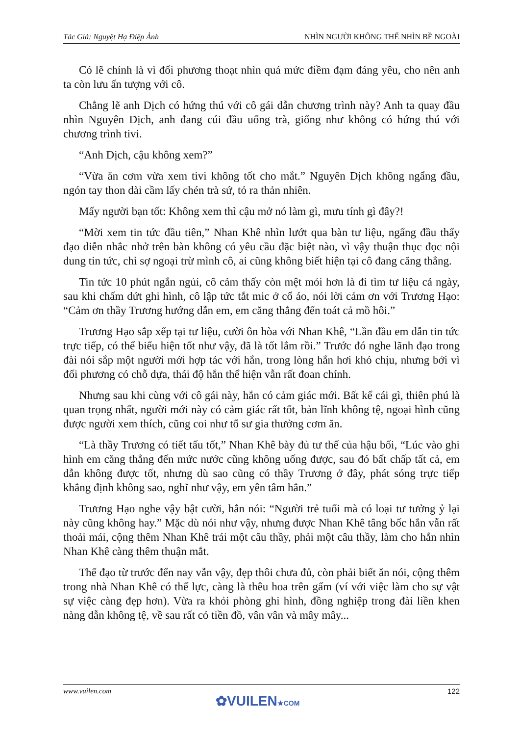Tác Giả: Nguyệt Hạ Điệp Ảnh NHÌN NGƯỜI KHÔNG THỂ NHÌN BỀ NGOÀI
Có lẽ chính là vì đối phương thoạt nhìn quá mức điềm đạm đáng yêu, cho nên anh ta còn lưu ấn tượng với cô.
Chẳng lẽ anh Dịch có hứng thú với cô gái dẫn chương trình này? Anh ta quay đầu nhìn Nguyên Dịch, anh đang cúi đầu uống trà, giống như không có hứng thú với chương trình tivi.
“Anh Dịch, cậu không xem?”
“Vừa ăn cơm vừa xem tivi không tốt cho mắt.” Nguyên Dịch không ngẩng đầu, ngón tay thon dài cầm lấy chén trà sứ, tỏ ra thản nhiên.
Mấy người bạn tốt: Không xem thì cậu mở nó làm gì, mưu tính gì đây?!
“Mời xem tin tức đầu tiên,” Nhan Khê nhìn lướt qua bàn tư liệu, ngẩng đầu thấy đạo diễn nhắc nhở trên bàn không có yêu cầu đặc biệt nào, vì vậy thuận thục đọc nội dung tin tức, chỉ sợ ngoại trừ mình cô, ai cũng không biết hiện tại cô đang căng thẳng.
Tin tức 10 phút ngắn ngủi, cô cảm thấy còn mệt mỏi hơn là đi tìm tư liệu cả ngày, sau khi chấm dứt ghi hình, cô lập tức tắt mic ở cổ áo, nói lời cảm ơn với Trương Hạo: “Cảm ơn thầy Trương hướng dẫn em, em căng thẳng đến toát cả mồ hôi.”
Trương Hạo sắp xếp tại tư liệu, cười ôn hòa với Nhan Khê, “Lần đầu em dẫn tin tức trực tiếp, có thể biểu hiện tốt như vậy, đã là tốt lắm rồi.” Trước đó nghe lãnh đạo trong đài nói sắp một người mới hợp tác với hắn, trong lòng hắn hơi khó chịu, nhưng bởi vì đối phương có chỗ dựa, thái độ hắn thể hiện vẫn rất đoan chính.
Nhưng sau khi cùng với cô gái này, hắn có cảm giác mới. Bất kể cái gì, thiên phú là quan trọng nhất, người mới này có cảm giác rất tốt, bản lĩnh không tệ, ngoại hình cũng được người xem thích, cũng coi như tổ sư gia thưởng cơm ăn.
“Là thầy Trương có tiết tấu tốt,” Nhan Khê bày đủ tư thế của hậu bối, “Lúc vào ghi hình em căng thẳng đến mức nước cũng không uống được, sau đó bất chấp tất cả, em dẫn không được tốt, nhưng dù sao cũng có thầy Trương ở đây, phát sóng trực tiếp khẳng định không sao, nghĩ như vậy, em yên tâm hẳn.”
Trương Hạo nghe vậy bật cười, hắn nói: “Người trẻ tuổi mà có loại tư tưởng ỷ lại này cũng không hay.” Mặc dù nói như vậy, nhưng được Nhan Khê tâng bốc hắn vẫn rất thoải mái, cộng thêm Nhan Khê trái một câu thầy, phải một câu thầy, làm cho hắn nhìn Nhan Khê càng thêm thuận mắt.
Thế đạo từ trước đến nay vẫn vậy, đẹp thôi chưa đủ, còn phải biết ăn nói, cộng thêm trong nhà Nhan Khê có thế lực, càng là thêu hoa trên gấm (ví với việc làm cho sự vật sự việc càng đẹp hơn). Vừa ra khỏi phòng ghi hình, đồng nghiệp trong đài liền khen nàng dẫn không tệ, về sau rất có tiền đồ, vân vân và mây mây...
www.vuilen.com 122
✿VUILEN★COM